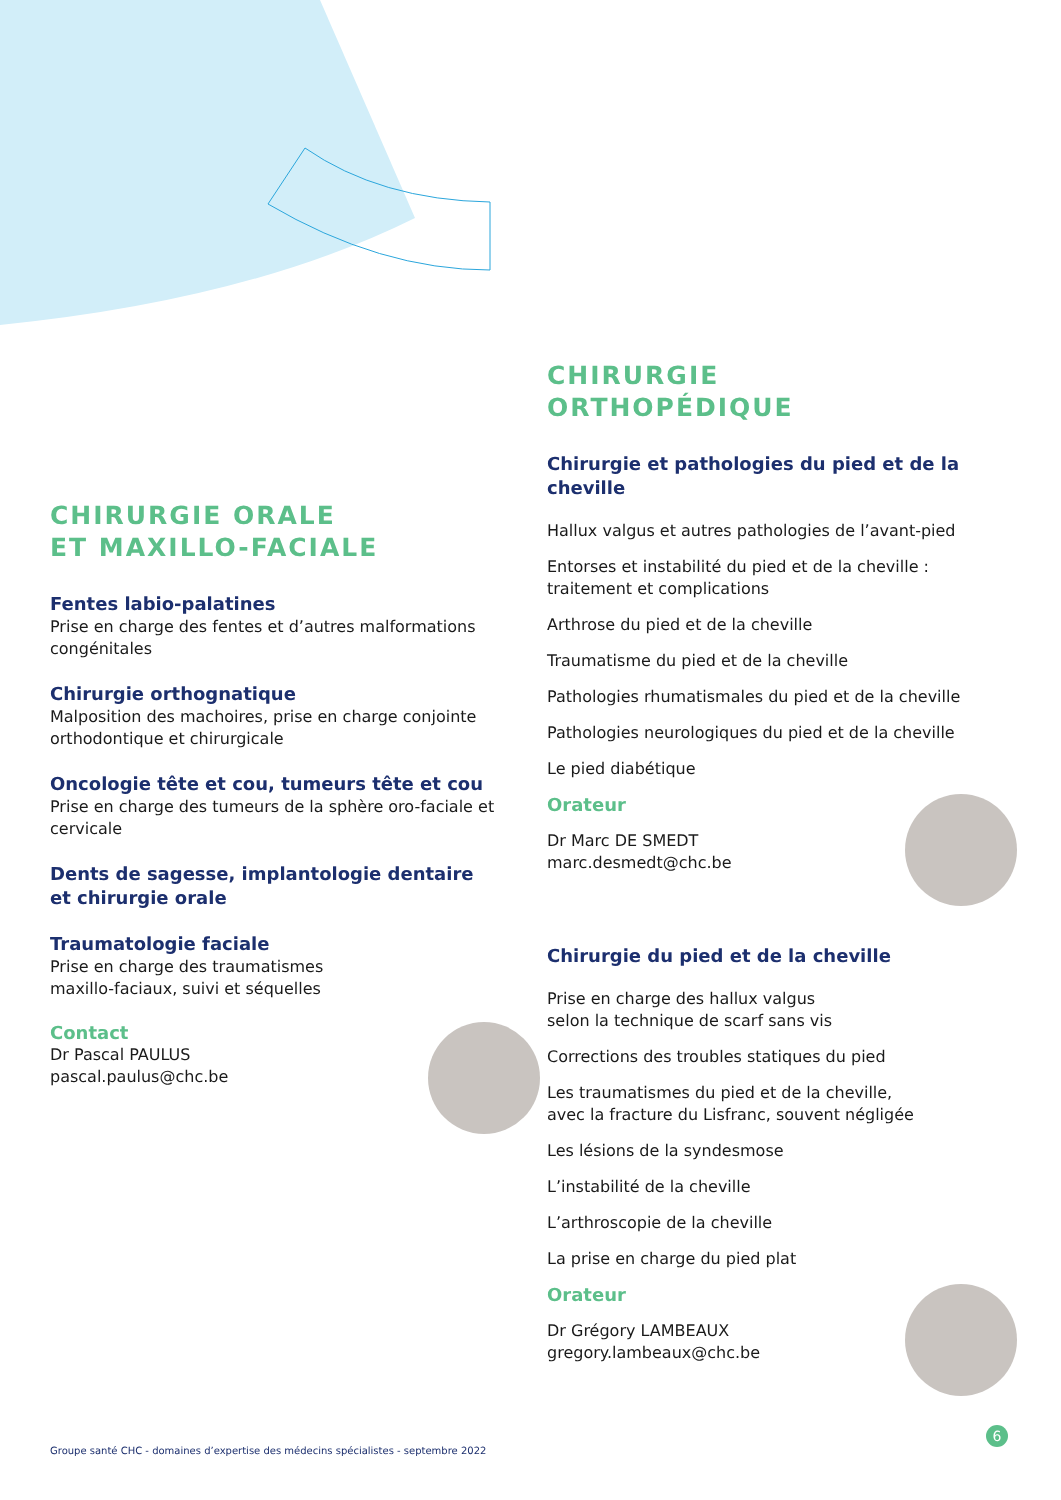CHIRURGIE ORALE
ET MAXILLO-FACIALE
Fentes labio-palatines
Prise en charge des fentes et d’autres malformations congénitales
Chirurgie orthognatique
Malposition des machoires, prise en charge conjointe orthodontique et chirurgicale
Oncologie tête et cou, tumeurs tête et cou
Prise en charge des tumeurs de la sphère oro-faciale et cervicale
Dents de sagesse, implantologie dentaire
et chirurgie orale
Traumatologie faciale
Prise en charge des traumatismes
maxillo-faciaux, suivi et séquelles
Contact
Dr Pascal PAULUS
pascal.paulus@chc.be
CHIRURGIE
ORTHOPÉDIQUE
Chirurgie et pathologies du pied et de la cheville
Hallux valgus et autres pathologies de l’avant-pied
Entorses et instabilité du pied et de la cheville :
traitement et complications
Arthrose du pied et de la cheville
Traumatisme du pied et de la cheville
Pathologies rhumatismales du pied et de la cheville
Pathologies neurologiques du pied et de la cheville
Le pied diabétique
Orateur
Dr Marc DE SMEDT
marc.desmedt@chc.be
Chirurgie du pied et de la cheville
Prise en charge des hallux valgus
selon la technique de scarf sans vis
Corrections des troubles statiques du pied
Les traumatismes du pied et de la cheville,
avec la fracture du Lisfranc, souvent négligée
Les lésions de la syndesmose
L’instabilité de la cheville
L’arthroscopie de la cheville
La prise en charge du pied plat
Orateur
Dr Grégory LAMBEAUX
gregory.lambeaux@chc.be
Groupe santé CHC - domaines d’expertise des médecins spécialistes - septembre 2022
6